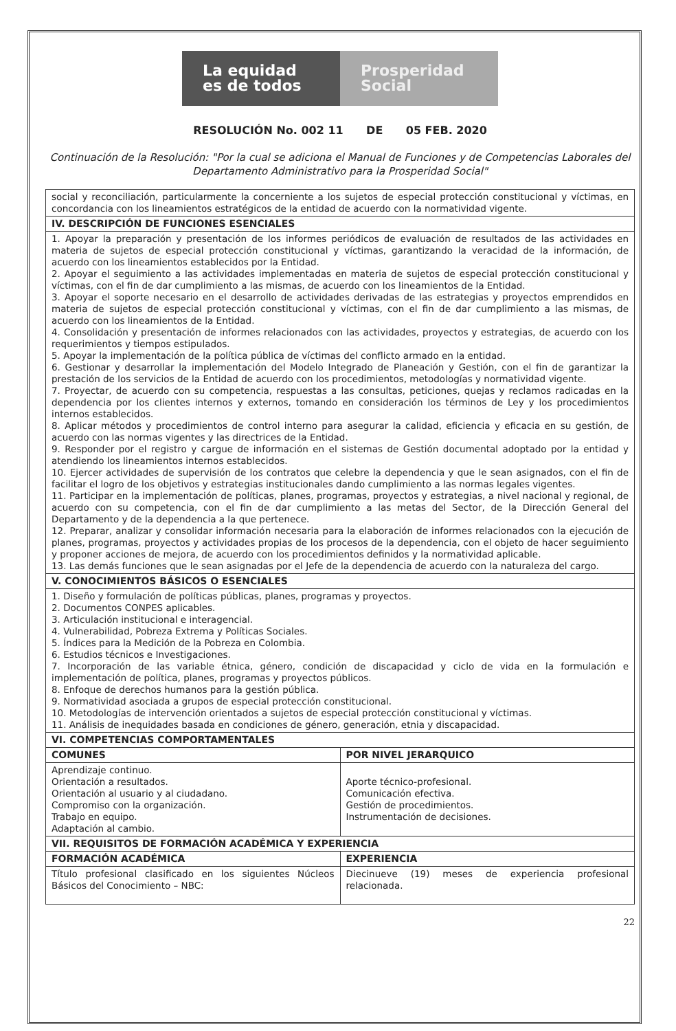La equidad
es de todos
Prosperidad
Social
RESOLUCIÓN No. 002 11 DE 05 FEB. 2020
Continuación de la Resolución: "Por la cual se adiciona el Manual de Funciones y de Competencias Laborales del Departamento Administrativo para la Prosperidad Social"
| social y reconciliación, particularmente la concerniente a los sujetos de especial protección constitucional y víctimas, en concordancia con los lineamientos estratégicos de la entidad de acuerdo con la normatividad vigente. | |
| IV. DESCRIPCIÓN DE FUNCIONES ESENCIALES | |
| 1. Apoyar la preparación y presentación de los informes periódicos de evaluación de resultados de las actividades en materia de sujetos de especial protección constitucional y víctimas, garantizando la veracidad de la información, de acuerdo con los lineamientos establecidos por la Entidad. 2. Apoyar el seguimiento a las actividades implementadas en materia de sujetos de especial protección constitucional y víctimas, con el fin de dar cumplimiento a las mismas, de acuerdo con los lineamientos de la Entidad. 3. Apoyar el soporte necesario en el desarrollo de actividades derivadas de las estrategias y proyectos emprendidos en materia de sujetos de especial protección constitucional y víctimas, con el fin de dar cumplimiento a las mismas, de acuerdo con los lineamientos de la Entidad. 4. Consolidación y presentación de informes relacionados con las actividades, proyectos y estrategias, de acuerdo con los requerimientos y tiempos estipulados. 5. Apoyar la implementación de la política pública de víctimas del conflicto armado en la entidad. 6. Gestionar y desarrollar la implementación del Modelo Integrado de Planeación y Gestión, con el fin de garantizar la prestación de los servicios de la Entidad de acuerdo con los procedimientos, metodologías y normatividad vigente. 7. Proyectar, de acuerdo con su competencia, respuestas a las consultas, peticiones, quejas y reclamos radicadas en la dependencia por los clientes internos y externos, tomando en consideración los términos de Ley y los procedimientos internos establecidos. 8. Aplicar métodos y procedimientos de control interno para asegurar la calidad, eficiencia y eficacia en su gestión, de acuerdo con las normas vigentes y las directrices de la Entidad. 9. Responder por el registro y cargue de información en el sistemas de Gestión documental adoptado por la entidad y atendiendo los lineamientos internos establecidos. 10. Ejercer actividades de supervisión de los contratos que celebre la dependencia y que le sean asignados, con el fin de facilitar el logro de los objetivos y estrategias institucionales dando cumplimiento a las normas legales vigentes. 11. Participar en la implementación de políticas, planes, programas, proyectos y estrategias, a nivel nacional y regional, de acuerdo con su competencia, con el fin de dar cumplimiento a las metas del Sector, de la Dirección General del Departamento y de la dependencia a la que pertenece. 12. Preparar, analizar y consolidar información necesaria para la elaboración de informes relacionados con la ejecución de planes, programas, proyectos y actividades propias de los procesos de la dependencia, con el objeto de hacer seguimiento y proponer acciones de mejora, de acuerdo con los procedimientos definidos y la normatividad aplicable. 13. Las demás funciones que le sean asignadas por el Jefe de la dependencia de acuerdo con la naturaleza del cargo. | |
| V. CONOCIMIENTOS BÁSICOS O ESENCIALES | |
| 1. Diseño y formulación de políticas públicas, planes, programas y proyectos. 2. Documentos CONPES aplicables. 3. Articulación institucional e interagencial. 4. Vulnerabilidad, Pobreza Extrema y Políticas Sociales. 5. Índices para la Medición de la Pobreza en Colombia. 6. Estudios técnicos e Investigaciones. 7. Incorporación de las variable étnica, género, condición de discapacidad y ciclo de vida en la formulación e implementación de política, planes, programas y proyectos públicos. 8. Enfoque de derechos humanos para la gestión pública. 9. Normatividad asociada a grupos de especial protección constitucional. 10. Metodologías de intervención orientados a sujetos de especial protección constitucional y víctimas. 11. Análisis de inequidades basada en condiciones de género, generación, etnia y discapacidad. | |
| VI. COMPETENCIAS COMPORTAMENTALES | |
| COMUNES | POR NIVEL JERARQUICO |
| Aprendizaje continuo. Orientación a resultados. Orientación al usuario y al ciudadano. Compromiso con la organización. Trabajo en equipo. Adaptación al cambio. | Aporte técnico-profesional. Comunicación efectiva. Gestión de procedimientos. Instrumentación de decisiones. |
| VII. REQUISITOS DE FORMACIÓN ACADÉMICA Y EXPERIENCIA | |
| FORMACIÓN ACADÉMICA | EXPERIENCIA |
| Título profesional clasificado en los siguientes Núcleos Básicos del Conocimiento – NBC: | Diecinueve (19) meses de experiencia profesional relacionada. |
22